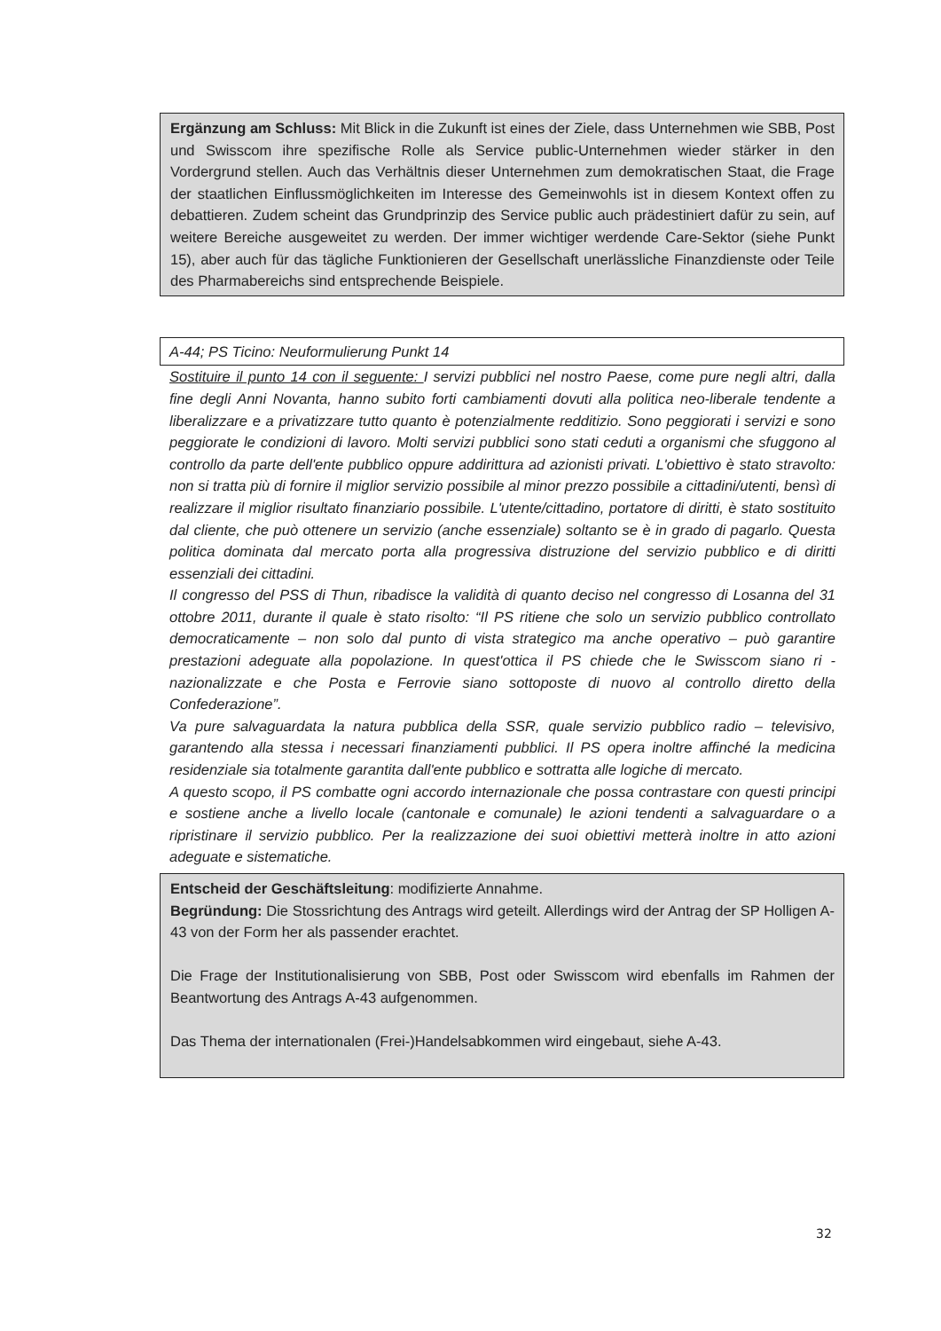Ergänzung am Schluss: Mit Blick in die Zukunft ist eines der Ziele, dass Unternehmen wie SBB, Post und Swisscom ihre spezifische Rolle als Service public-Unternehmen wieder stärker in den Vordergrund stellen. Auch das Verhältnis dieser Unternehmen zum demokratischen Staat, die Frage der staatlichen Einflussmöglichkeiten im Interesse des Gemeinwohls ist in diesem Kontext offen zu debattieren. Zudem scheint das Grundprinzip des Service public auch prädestiniert dafür zu sein, auf weitere Bereiche ausgeweitet zu werden. Der immer wichtiger werdende Care-Sektor (siehe Punkt 15), aber auch für das tägliche Funktionieren der Gesellschaft unerlässliche Finanzdienste oder Teile des Pharmabereichs sind entsprechende Beispiele.
A-44; PS Ticino: Neuformulierung Punkt 14
Sostituire il punto 14 con il seguente: I servizi pubblici nel nostro Paese, come pure negli altri, dalla fine degli Anni Novanta, hanno subito forti cambiamenti dovuti alla politica neo-liberale tendente a liberalizzare e a privatizzare tutto quanto è potenzialmente redditizio. Sono peggiorati i servizi e sono peggiorate le condizioni di lavoro. Molti servizi pubblici sono stati ceduti a organismi che sfuggono al controllo da parte dell'ente pubblico oppure addirittura ad azionisti privati. L'obiettivo è stato stravolto: non si tratta più di fornire il miglior servizio possibile al minor prezzo possibile a cittadini/utenti, bensì di realizzare il miglior risultato finanziario possibile. L'utente/cittadino, portatore di diritti, è stato sostituito dal cliente, che può ottenere un servizio (anche essenziale) soltanto se è in grado di pagarlo. Questa politica dominata dal mercato porta alla progressiva distruzione del servizio pubblico e di diritti essenziali dei cittadini.
Il congresso del PSS di Thun, ribadisce la validità di quanto deciso nel congresso di Losanna del 31 ottobre 2011, durante il quale è stato risolto: “Il PS ritiene che solo un servizio pubblico controllato democraticamente – non solo dal punto di vista strategico ma anche operativo – può garantire prestazioni adeguate alla popolazione. In quest'ottica il PS chiede che le Swisscom siano ri - nazionalizzate e che Posta e Ferrovie siano sottoposte di nuovo al controllo diretto della Confederazione”.
Va pure salvaguardata la natura pubblica della SSR, quale servizio pubblico radio – televisivo, garantendo alla stessa i necessari finanziamenti pubblici. Il PS opera inoltre affinché la medicina residenziale sia totalmente garantita dall'ente pubblico e sottratta alle logiche di mercato.
A questo scopo, il PS combatte ogni accordo internazionale che possa contrastare con questi principi e sostiene anche a livello locale (cantonale e comunale) le azioni tendenti a salvaguardare o a ripristinare il servizio pubblico. Per la realizzazione dei suoi obiettivi metterà inoltre in atto azioni adeguate e sistematiche.
Entscheid der Geschäftsleitung: modifizierte Annahme.
Begründung: Die Stossrichtung des Antrags wird geteilt. Allerdings wird der Antrag der SP Holligen A-43 von der Form her als passender erachtet.
Die Frage der Institutionalisierung von SBB, Post oder Swisscom wird ebenfalls im Rahmen der Beantwortung des Antrags A-43 aufgenommen.
Das Thema der internationalen (Frei-)Handelsabkommen wird eingebaut, siehe A-43.
32